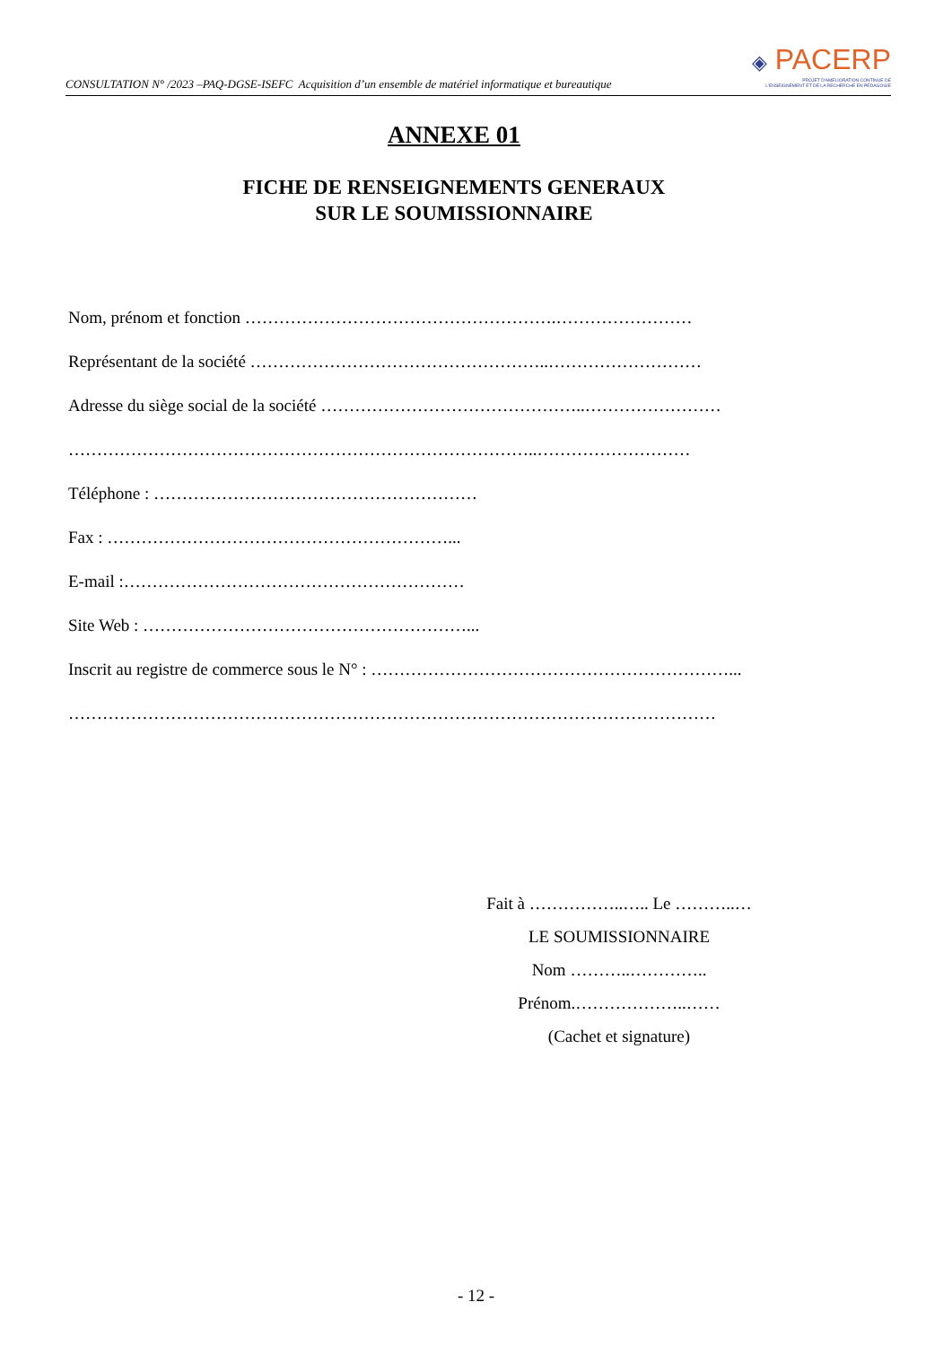CONSULTATION N° /2023 –PAQ-DGSE-ISEFC Acquisition d’un ensemble de matériel informatique et bureautique
◈ PACERP
PROJET D'AMÉLIORATION CONTINUE DE
L'ENSEIGNEMENT ET DE LA RECHERCHE EN PÉDAGOGIE
ANNEXE 01
FICHE DE RENSEIGNEMENTS GENERAUX
SUR LE SOUMISSIONNAIRE
Nom, prénom et fonction ……………………………………………….……………………
Représentant de la société ……………………………………………..………………………
Adresse du siège social de la société ………………………………………..……………………
………………………………………………………………………..………………………
Téléphone : …………………………………………………
Fax : ……………………………………………………...
E-mail :……………………………………………………
Site Web : …………………………………………………...
Inscrit au registre de commerce sous le N° : ………………………………………………………...
……………………………………………………………………………………………………
Fait à ……………..….. Le ………..…
LE SOUMISSIONNAIRE
Nom ………..…………..
Prénom.………………..……
(Cachet et signature)
- 12 -